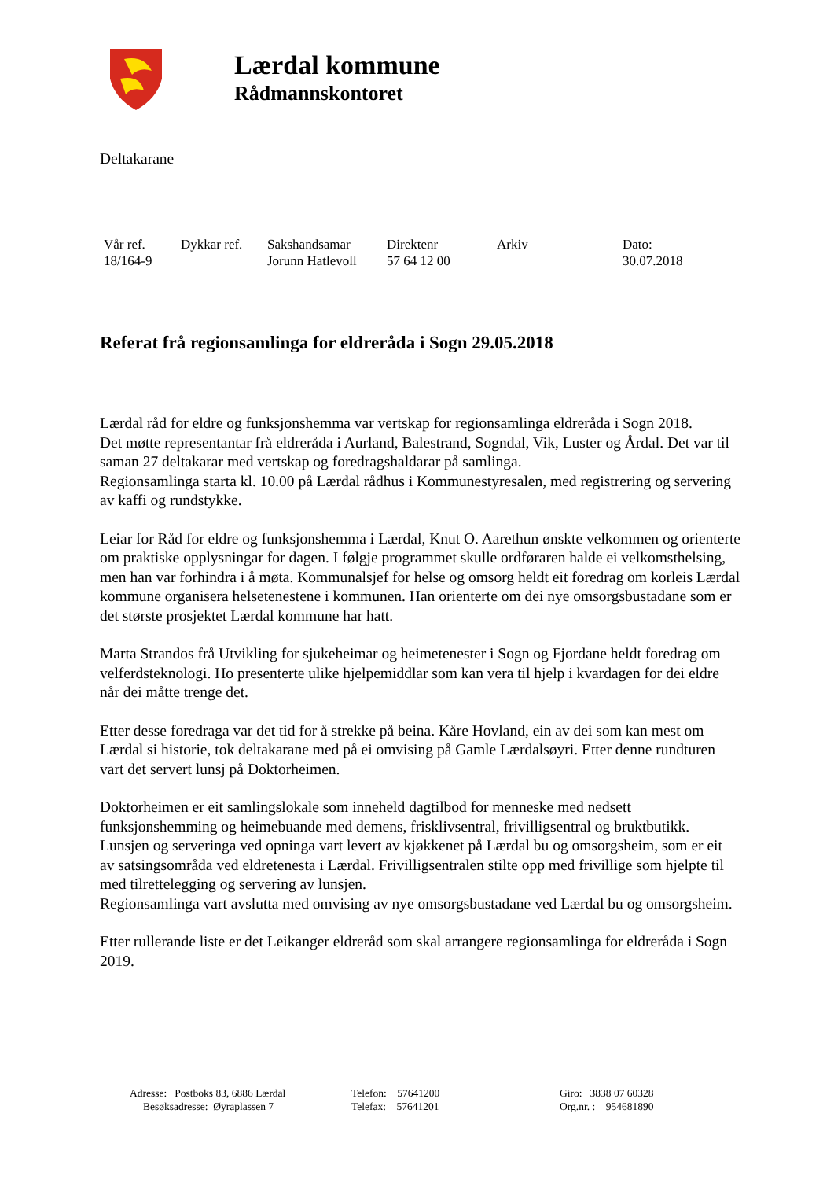Lærdal kommune
Rådmannskontoret
Deltakarane
| Vår ref. | Dykkar ref. | Sakshandsamar | Direktenr | Arkiv | Dato: |
| 18/164-9 | | Jorunn Hatlevoll | 57 64 12 00 | | 30.07.2018 |
Referat frå regionsamlinga for eldreråda i Sogn 29.05.2018
Lærdal råd for eldre og funksjonshemma var vertskap for regionsamlinga eldreråda i Sogn 2018.
Det møtte representantar frå eldreråda i Aurland, Balestrand, Sogndal, Vik, Luster og Årdal. Det var til saman 27 deltakarar med vertskap og foredragshaldarar på samlinga.
Regionsamlinga starta kl. 10.00 på Lærdal rådhus i Kommunestyresalen, med registrering og servering av kaffi og rundstykke.
Leiar for Råd for eldre og funksjonshemma i Lærdal, Knut O. Aarethun ønskte velkommen og orienterte om praktiske opplysningar for dagen. I følgje programmet skulle ordføraren halde ei velkomsthelsing, men han var forhindra i å møta. Kommunalsjef for helse og omsorg heldt eit foredrag om korleis Lærdal kommune organisera helsetenestene i kommunen. Han orienterte om dei nye omsorgsbustadane som er det største prosjektet Lærdal kommune har hatt.
Marta Strandos frå Utvikling for sjukeheimar og heimetenester i Sogn og Fjordane heldt foredrag om velferdsteknologi. Ho presenterte ulike hjelpemiddlar som kan vera til hjelp i kvardagen for dei eldre når dei måtte trenge det.
Etter desse foredraga var det tid for å strekke på beina. Kåre Hovland, ein av dei som kan mest om Lærdal si historie, tok deltakarane med på ei omvising på Gamle Lærdalsøyri. Etter denne rundturen vart det servert lunsj på Doktorheimen.
Doktorheimen er eit samlingslokale som inneheld dagtilbod for menneske med nedsett funksjonshemming og heimebuande med demens, frisklivsentral, frivilligsentral og bruktbutikk. Lunsjen og serveringa ved opninga vart levert av kjøkkenet på Lærdal bu og omsorgsheim, som er eit av satsingsområda ved eldretenesta i Lærdal. Frivilligsentralen stilte opp med frivillige som hjelpte til med tilrettelegging og servering av lunsjen.
Regionsamlinga vart avslutta med omvising av nye omsorgsbustadane ved Lærdal bu og omsorgsheim.
Etter rullerande liste er det Leikanger eldreråd som skal arrangere regionsamlinga for eldreråda i Sogn 2019.
| Adresse: Postboks 83, 6886 Lærdal | Telefon: 57641200 | Giro: 3838 07 60328 |
| Besøksadresse: Øyraplassen 7 | Telefax: 57641201 | Org.nr. : 954681890 |